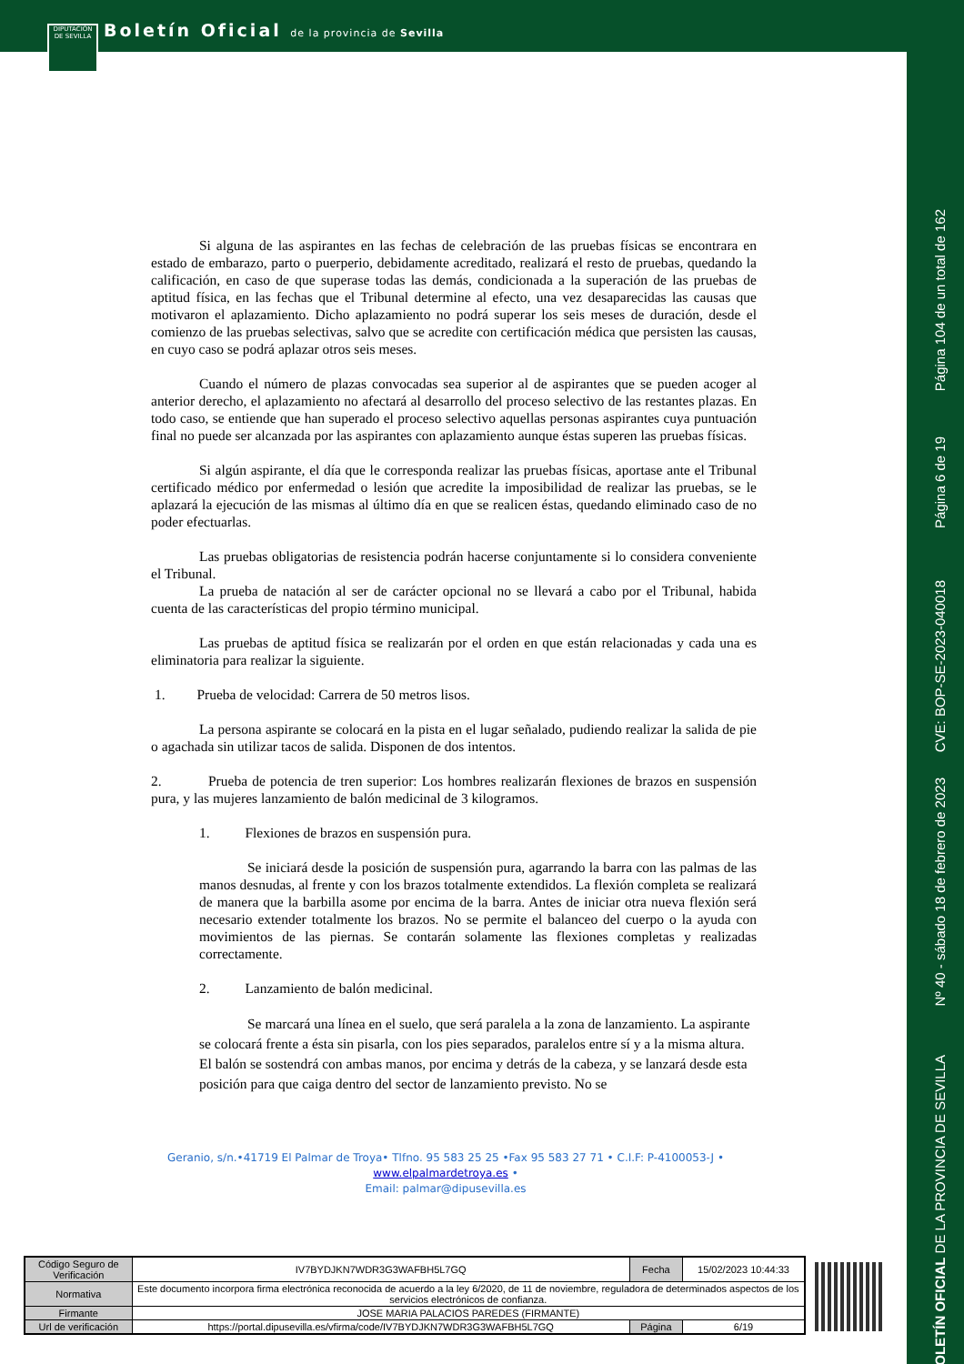DIPUTACIÓN DE SEVILLA
Boletín Oficial de la provincia de Sevilla
Página 104 de un total de 162
Página 6 de 19
CVE: BOP-SE-2023-040018
Nº 40 - sábado 18 de febrero de 2023
BOLETÍN OFICIAL DE LA PROVINCIA DE SEVILLA
Si alguna de las aspirantes en las fechas de celebración de las pruebas físicas se encontrara en estado de embarazo, parto o puerperio, debidamente acreditado, realizará el resto de pruebas, quedando la calificación, en caso de que superase todas las demás, condicionada a la superación de las pruebas de aptitud física, en las fechas que el Tribunal determine al efecto, una vez desaparecidas las causas que motivaron el aplazamiento. Dicho aplazamiento no podrá superar los seis meses de duración, desde el comienzo de las pruebas selectivas, salvo que se acredite con certificación médica que persisten las causas, en cuyo caso se podrá aplazar otros seis meses.
Cuando el número de plazas convocadas sea superior al de aspirantes que se pueden acoger al anterior derecho, el aplazamiento no afectará al desarrollo del proceso selectivo de las restantes plazas. En todo caso, se entiende que han superado el proceso selectivo aquellas personas aspirantes cuya puntuación final no puede ser alcanzada por las aspirantes con aplazamiento aunque éstas superen las pruebas físicas.
Si algún aspirante, el día que le corresponda realizar las pruebas físicas, aportase ante el Tribunal certificado médico por enfermedad o lesión que acredite la imposibilidad de realizar las pruebas, se le aplazará la ejecución de las mismas al último día en que se realicen éstas, quedando eliminado caso de no poder efectuarlas.
Las pruebas obligatorias de resistencia podrán hacerse conjuntamente si lo considera conveniente el Tribunal.
La prueba de natación al ser de carácter opcional no se llevará a cabo por el Tribunal, habida cuenta de las características del propio término municipal.
Las pruebas de aptitud física se realizarán por el orden en que están relacionadas y cada una es eliminatoria para realizar la siguiente.
1. Prueba de velocidad: Carrera de 50 metros lisos.
La persona aspirante se colocará en la pista en el lugar señalado, pudiendo realizar la salida de pie o agachada sin utilizar tacos de salida. Disponen de dos intentos.
2. Prueba de potencia de tren superior: Los hombres realizarán flexiones de brazos en suspensión pura, y las mujeres lanzamiento de balón medicinal de 3 kilogramos.
1. Flexiones de brazos en suspensión pura.
Se iniciará desde la posición de suspensión pura, agarrando la barra con las palmas de las manos desnudas, al frente y con los brazos totalmente extendidos. La flexión completa se realizará de manera que la barbilla asome por encima de la barra. Antes de iniciar otra nueva flexión será necesario extender totalmente los brazos. No se permite el balanceo del cuerpo o la ayuda con movimientos de las piernas. Se contarán solamente las flexiones completas y realizadas correctamente.
2. Lanzamiento de balón medicinal.
Se marcará una línea en el suelo, que será paralela a la zona de lanzamiento. La aspirante se colocará frente a ésta sin pisarla, con los pies separados, paralelos entre sí y a la misma altura. El balón se sostendrá con ambas manos, por encima y detrás de la cabeza, y se lanzará desde esta posición para que caiga dentro del sector de lanzamiento previsto. No se
Geranio, s/n.•41719 El Palmar de Troya• Tlfno. 95 583 25 25 •Fax 95 583 27 71 • C.I.F: P-4100053-J • www.elpalmardetroya.es •
Email: palmar@dipusevilla.es
| Código Seguro de Verificación | IV7BYDJKN7WDR3G3WAFBH5L7GQ | Fecha | 15/02/2023 10:44:33 |
| Normativa | Este documento incorpora firma electrónica reconocida de acuerdo a la ley 6/2020, de 11 de noviembre, reguladora de determinados aspectos de los servicios electrónicos de confianza. | | |
| Firmante | JOSE MARIA PALACIOS PAREDES (FIRMANTE) | | |
| Url de verificación | https://portal.dipusevilla.es/vfirma/code/IV7BYDJKN7WDR3G3WAFBH5L7GQ | Página | 6/19 |